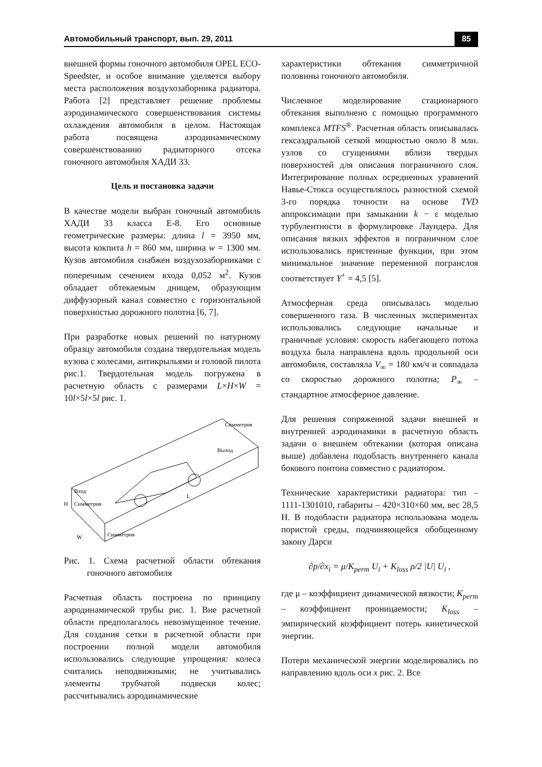Автомобильный транспорт, вып. 29, 2011 85
внешней формы гоночного автомобиля OPEL ECO-Speedster, и особое внимание уделяется выбору места расположения воздухозаборника радиатора. Работа [2] представляет решение проблемы аэродинамического совершенствования системы охлаждения автомобиля в целом. Настоящая работа посвящена аэродинамическому совершенствованию радиаторного отсека гоночного автомобиля ХАДИ 33.
Цель и постановка задачи
В качестве модели выбран гоночный автомобиль ХАДИ 33 класса Е-8. Его основные геометрические размеры: длина l = 3950 мм, высота кокпита h = 860 мм, ширина w = 1300 мм. Кузов автомобиля снабжен воздухозаборниками с поперечным сечением входа 0,052 м<sup>2</sup>. Кузов обладает обтекаемым днищем, образующим диффузорный канал совместно с горизонтальной поверхностью дорожного полотна [6, 7].
При разработке новых решений по натурному образцу автомобиля создана твердотельная модель кузова с колесами, антикрыльями и головой пилота рис.1. Твердотельная модель погружена в расчетную область с размерами L×H×W = 10l×5l×5l рис. 1.
Вход
Симметрия
Симметрия
Выход
Симметрия
L
H
W
Рис. 1. Схема расчетной области обтекания гоночного автомобиля
Расчетная область построена по принципу аэродинамической трубы рис. 1. Вне расчетной области предполагалось невозмущенное течение. Для создания сетки в расчетной области при построении полной модели автомобиля использовались следующие упрощения: колеса считались неподвижными; не учитывались элементы трубчатой подвески колес; рассчитывались аэродинамические
характеристики обтекания симметричной половины гоночного автомобиля.
Численное моделирование стационарного обтекания выполнено с помощью программного комплекса MTFS<sup>®</sup>. Расчетная область описывалась гексаэдральной сеткой мощностью около 8 млн. узлов со сгущениями вблизи твердых поверхностей для описания пограничного слоя. Интегрирование полных осредненных уравнений Навье-Стокса осуществлялось разностной схемой 3-го порядка точности на основе TVD аппроксимации при замыкании k − ε моделью турбулентности в формулировке Лаундера. Для описания вязких эффектов в пограничном слое использовались пристенные функции, при этом минимальное значение переменной погранслоя соответствует Y<sup>+</sup> = 4,5 [5].
Атмосферная среда описывалась моделью совершенного газа. В численных экспериментах использовались следующие начальные и граничные условия: скорость набегающего потока воздуха была направлена вдоль продольной оси автомобиля, составляла V<sub>∞</sub> = 180 км/ч и совпадала со скоростью дорожного полотна; P<sub>∞</sub> – стандартное атмосферное давление.
Для решения сопряженной задачи внешней и внутренней аэродинамики в расчетную область задачи о внешнем обтекании (которая описана выше) добавлена подобласть внутреннего канала бокового понтона совместно с радиатором.
Технические характеристики радиатора: тип – 1111-1301010, габариты – 420×310×60 мм, вес 28,5 Н. В подобласти радиатора использована модель пористой среды, подчиняющейся обобщенному закону Дарси
∂p/∂x<sub>i</sub> = μ/K<sub>perm</sub> U<sub>i</sub> + K<sub>loss</sub> ρ/2 |U| U<sub>i</sub> ,
где μ – коэффициент динамической вязкости; K<sub>perm</sub> – коэффициент проницаемости; K<sub>loss</sub> – эмпирический коэффициент потерь кинетической энергии.
Потери механической энергии моделировались по направлению вдоль оси x рис. 2. Все